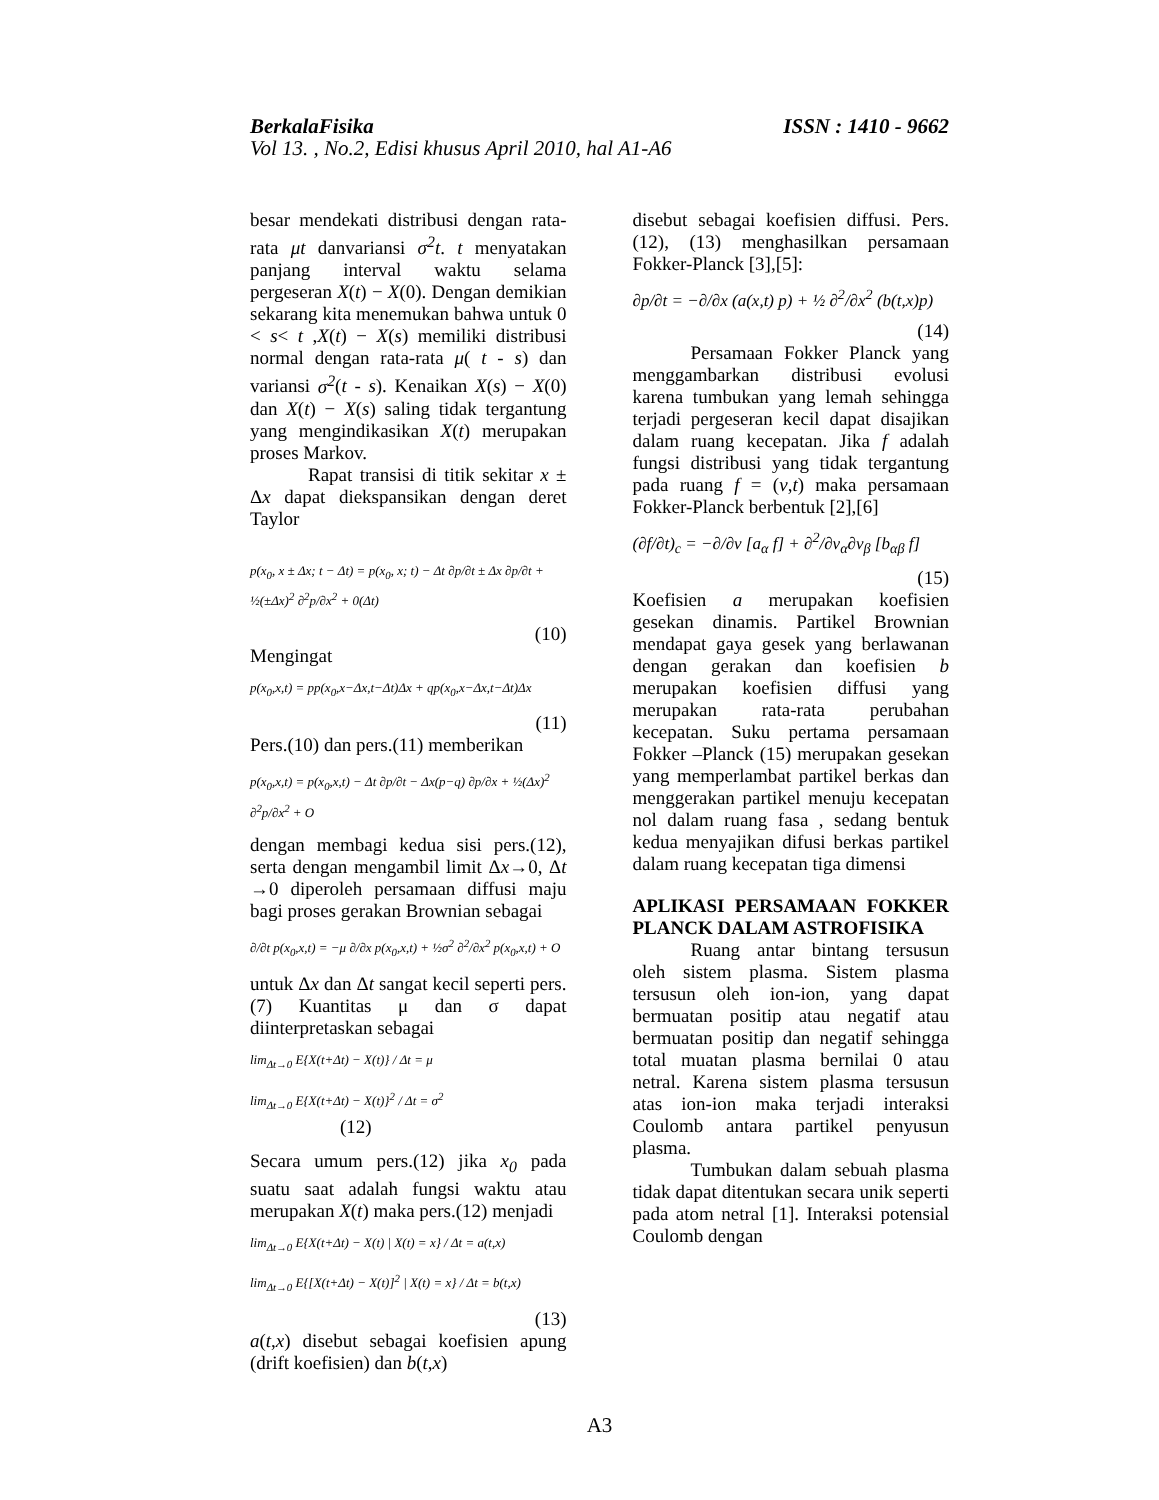BerkalaFisika ISSN : 1410 - 9662
Vol 13. , No.2, Edisi khusus April 2010, hal A1-A6
besar mendekati distribusi dengan rata-rata μt danvariansi σ<sup>2</sup>t. t menyatakan panjang interval waktu selama pergeseran X(t) − X(0). Dengan demikian sekarang kita menemukan bahwa untuk 0 < s< t ,X(t) − X(s) memiliki distribusi normal dengan rata-rata μ( t - s) dan variansi σ<sup>2</sup>(t - s). Kenaikan X(s) − X(0) dan X(t) − X(s) saling tidak tergantung yang mengindikasikan X(t) merupakan proses Markov.
Rapat transisi di titik sekitar x ± Δx dapat diekspansikan dengan deret Taylor
p(x<sub>0</sub>, x ± Δx; t − Δt) = p(x<sub>0</sub>, x; t) − Δt ∂p/∂t ± Δx ∂p/∂t + ½(±Δx)<sup>2</sup> ∂<sup>2</sup>p/∂x<sup>2</sup> + 0(Δt)
(10)
Mengingat
p(x<sub>0</sub>,x,t) = pp(x<sub>0</sub>,x−Δx,t−Δt)Δx + qp(x<sub>0</sub>,x−Δx,t−Δt)Δx
(11)
Pers.(10) dan pers.(11) memberikan
p(x<sub>0</sub>,x,t) = p(x<sub>0</sub>,x,t) − Δt ∂p/∂t − Δx(p−q) ∂p/∂x + ½(Δx)<sup>2</sup> ∂<sup>2</sup>p/∂x<sup>2</sup> + O
dengan membagi kedua sisi pers.(12), serta dengan mengambil limit Δx→0, Δt →0 diperoleh persamaan diffusi maju bagi proses gerakan Brownian sebagai
∂/∂t p(x<sub>0</sub>,x,t) = −μ ∂/∂x p(x<sub>0</sub>,x,t) + ½σ<sup>2</sup> ∂<sup>2</sup>/∂x<sup>2</sup> p(x<sub>0</sub>,x,t) + O
untuk Δx dan Δt sangat kecil seperti pers.(7) Kuantitas μ dan σ dapat diinterpretaskan sebagai
lim<sub>Δt→0</sub> E{X(t+Δt) − X(t)} / Δt = μ
lim<sub>Δt→0</sub> E{X(t+Δt) − X(t)}<sup>2</sup> / Δt = σ<sup>2</sup> (12)
Secara umum pers.(12) jika x<sub>0</sub> pada suatu saat adalah fungsi waktu atau merupakan X(t) maka pers.(12) menjadi
lim<sub>Δt→0</sub> E{X(t+Δt) − X(t) | X(t) = x} / Δt = a(t,x)
lim<sub>Δt→0</sub> E{[X(t+Δt) − X(t)]<sup>2</sup> | X(t) = x} / Δt = b(t,x)
(13)
a(t,x) disebut sebagai koefisien apung (drift koefisien) dan b(t,x)
disebut sebagai koefisien diffusi. Pers.(12), (13) menghasilkan persamaan Fokker-Planck [3],[5]:
∂p/∂t = −∂/∂x (a(x,t) p) + ½ ∂<sup>2</sup>/∂x<sup>2</sup> (b(t,x)p)
(14)
Persamaan Fokker Planck yang menggambarkan distribusi evolusi karena tumbukan yang lemah sehingga terjadi pergeseran kecil dapat disajikan dalam ruang kecepatan. Jika f adalah fungsi distribusi yang tidak tergantung pada ruang f = (v,t) maka persamaan Fokker-Planck berbentuk [2],[6]
(∂f/∂t)<sub>c</sub> = −∂/∂v [a<sub>α</sub> f] + ∂<sup>2</sup>/∂v<sub>α</sub>∂v<sub>β</sub> [b<sub>αβ</sub> f]
(15)
Koefisien a merupakan koefisien gesekan dinamis. Partikel Brownian mendapat gaya gesek yang berlawanan dengan gerakan dan koefisien b merupakan koefisien diffusi yang merupakan rata-rata perubahan kecepatan. Suku pertama persamaan Fokker –Planck (15) merupakan gesekan yang memperlambat partikel berkas dan menggerakan partikel menuju kecepatan nol dalam ruang fasa , sedang bentuk kedua menyajikan difusi berkas partikel dalam ruang kecepatan tiga dimensi
APLIKASI PERSAMAAN FOKKER PLANCK DALAM ASTROFISIKA
Ruang antar bintang tersusun oleh sistem plasma. Sistem plasma tersusun oleh ion-ion, yang dapat bermuatan positip atau negatif atau bermuatan positip dan negatif sehingga total muatan plasma bernilai 0 atau netral. Karena sistem plasma tersusun atas ion-ion maka terjadi interaksi Coulomb antara partikel penyusun plasma.
Tumbukan dalam sebuah plasma tidak dapat ditentukan secara unik seperti pada atom netral [1]. Interaksi potensial Coulomb dengan
A3